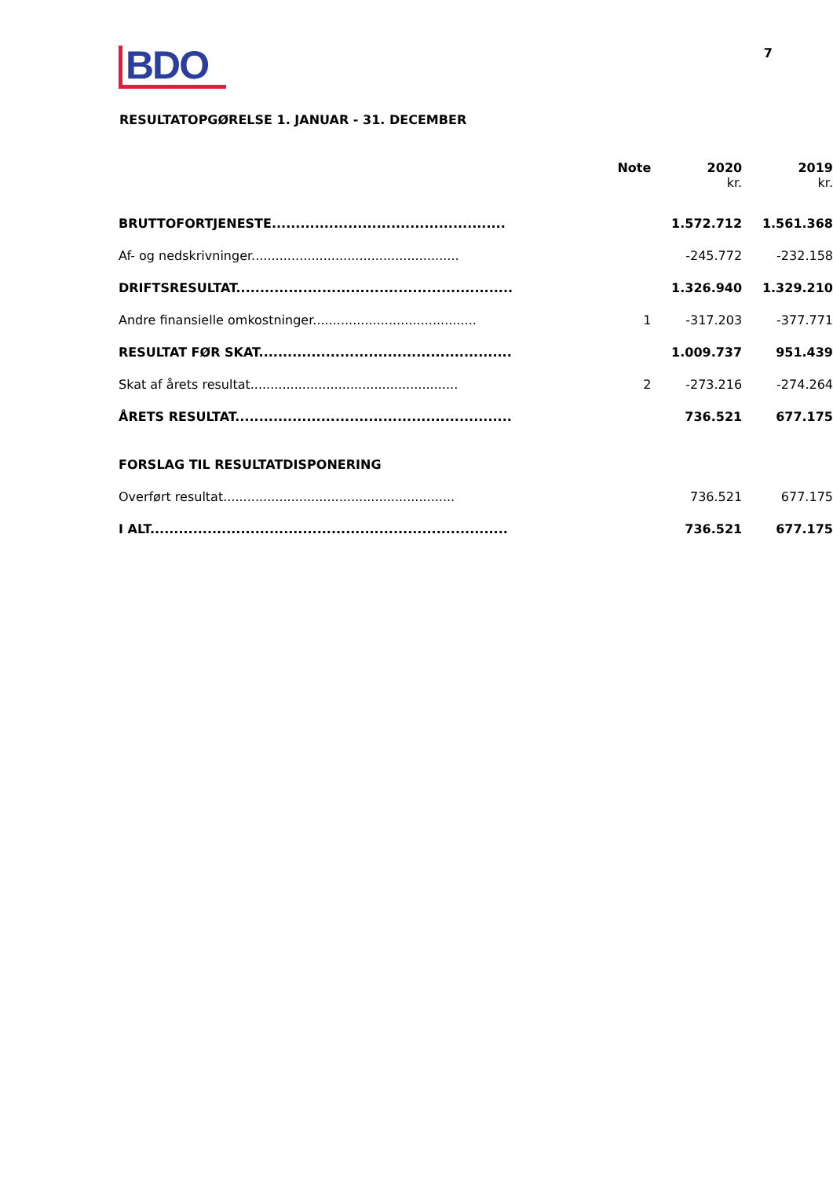BDO
7
RESULTATOPGØRELSE 1. JANUAR - 31. DECEMBER
| | Note | 2020 kr. | 2019 kr. |
| --- | --- | --- | --- |
| BRUTTOFORTJENESTE................................................. | | 1.572.712 | 1.561.368 |
| Af- og nedskrivninger.................................................... | | -245.772 | -232.158 |
| DRIFTSRESULTAT.......................................................... | | 1.326.940 | 1.329.210 |
| Andre finansielle omkostninger......................................... | 1 | -317.203 | -377.771 |
| RESULTAT FØR SKAT..................................................... | | 1.009.737 | 951.439 |
| Skat af årets resultat.................................................... | 2 | -273.216 | -274.264 |
| ÅRETS RESULTAT.......................................................... | | 736.521 | 677.175 |
| FORSLAG TIL RESULTATDISPONERING | | | |
| Overført resultat.......................................................... | | 736.521 | 677.175 |
| I ALT........................................................................... | | 736.521 | 677.175 |